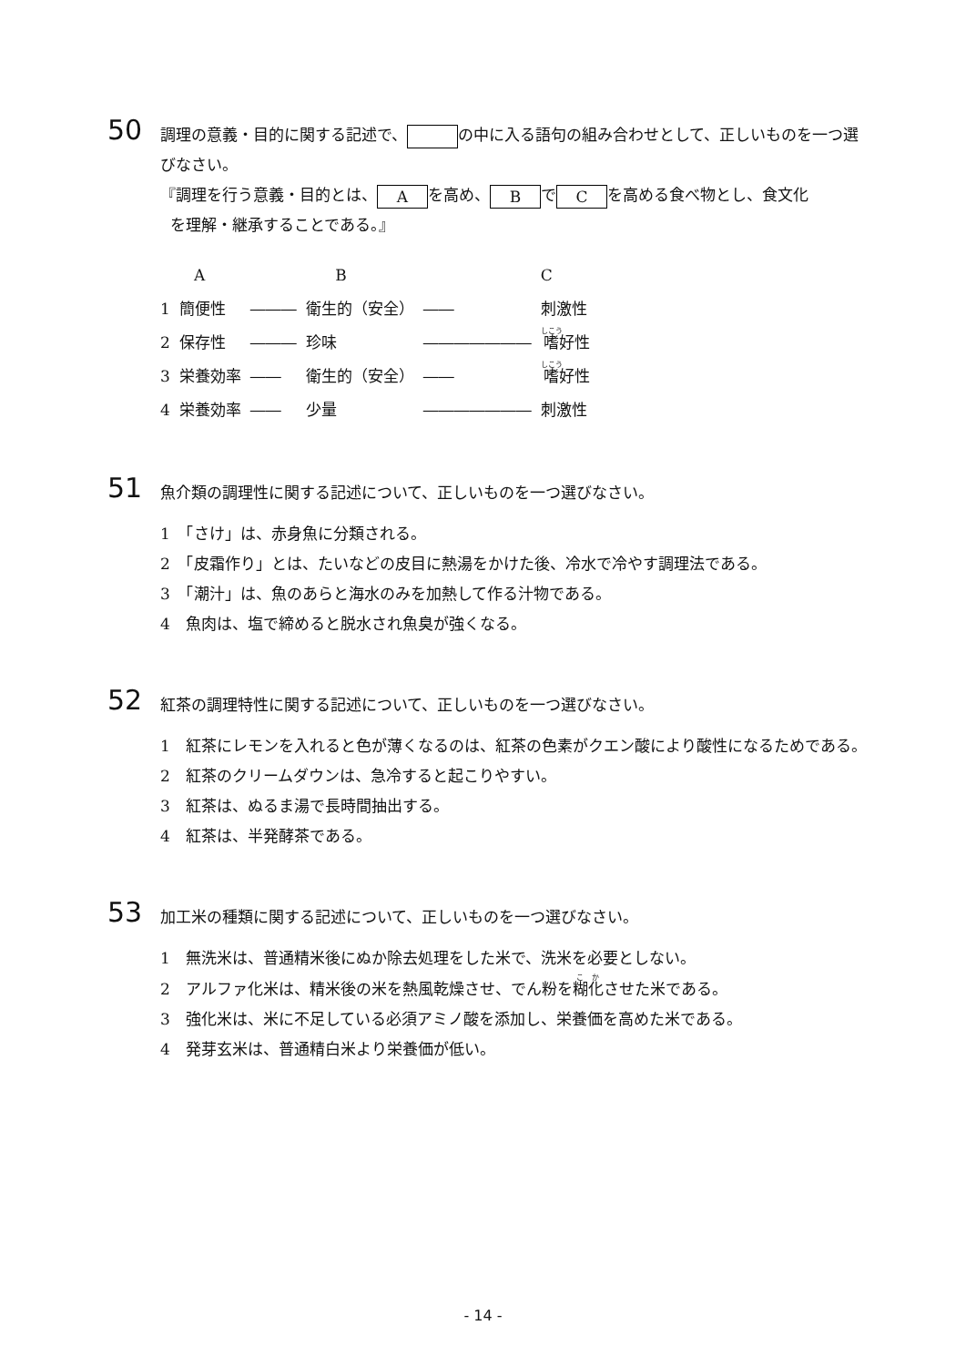50
調理の意義・目的に関する記述で、 の中に入る語句の組み合わせとして、正しいものを一つ選びなさい。
『調理を行う意義・目的とは、 A を高め、 B で C を高める食べ物とし、食文化
を理解・継承することである。』
| | A | | B | | C |
| --- | --- | --- | --- | --- | --- |
| 1 | 簡便性 | ――― | 衛生的（安全） | ―― | 刺激性 |
| 2 | 保存性 | ――― | 珍味 | ――――――― | 嗜 好性 |
| 3 | 栄養効率 | ―― | 衛生的（安全） | ―― | 嗜 好性 |
| 4 | 栄養効率 | ―― | 少量 | ――――――― | 刺激性 |
51
魚介類の調理性に関する記述について、正しいものを一つ選びなさい。
1　「さけ」は、赤身魚に分類される。
2　「皮霜作り」とは、たいなどの皮目に熱湯をかけた後、冷水で冷やす調理法である。
3　「潮汁」は、魚のあらと海水のみを加熱して作る汁物である。
4　魚肉は、塩で締めると脱水され魚臭が強くなる。
52
紅茶の調理特性に関する記述について、正しいものを一つ選びなさい。
1　紅茶にレモンを入れると色が薄くなるのは、紅茶の色素がクエン酸により酸性になるためである。
2　紅茶のクリームダウンは、急冷すると起こりやすい。
3　紅茶は、ぬるま湯で長時間抽出する。
4　紅茶は、半発酵茶である。
53
加工米の種類に関する記述について、正しいものを一つ選びなさい。
1　無洗米は、普通精米後にぬか除去処理をした米で、洗米を必要としない。
2　アルファ化米は、精米後の米を熱風乾燥させ、でん粉を糊化させた米である。
3　強化米は、米に不足している必須アミノ酸を添加し、栄養価を高めた米である。
4　発芽玄米は、普通精白米より栄養価が低い。
- 14 -